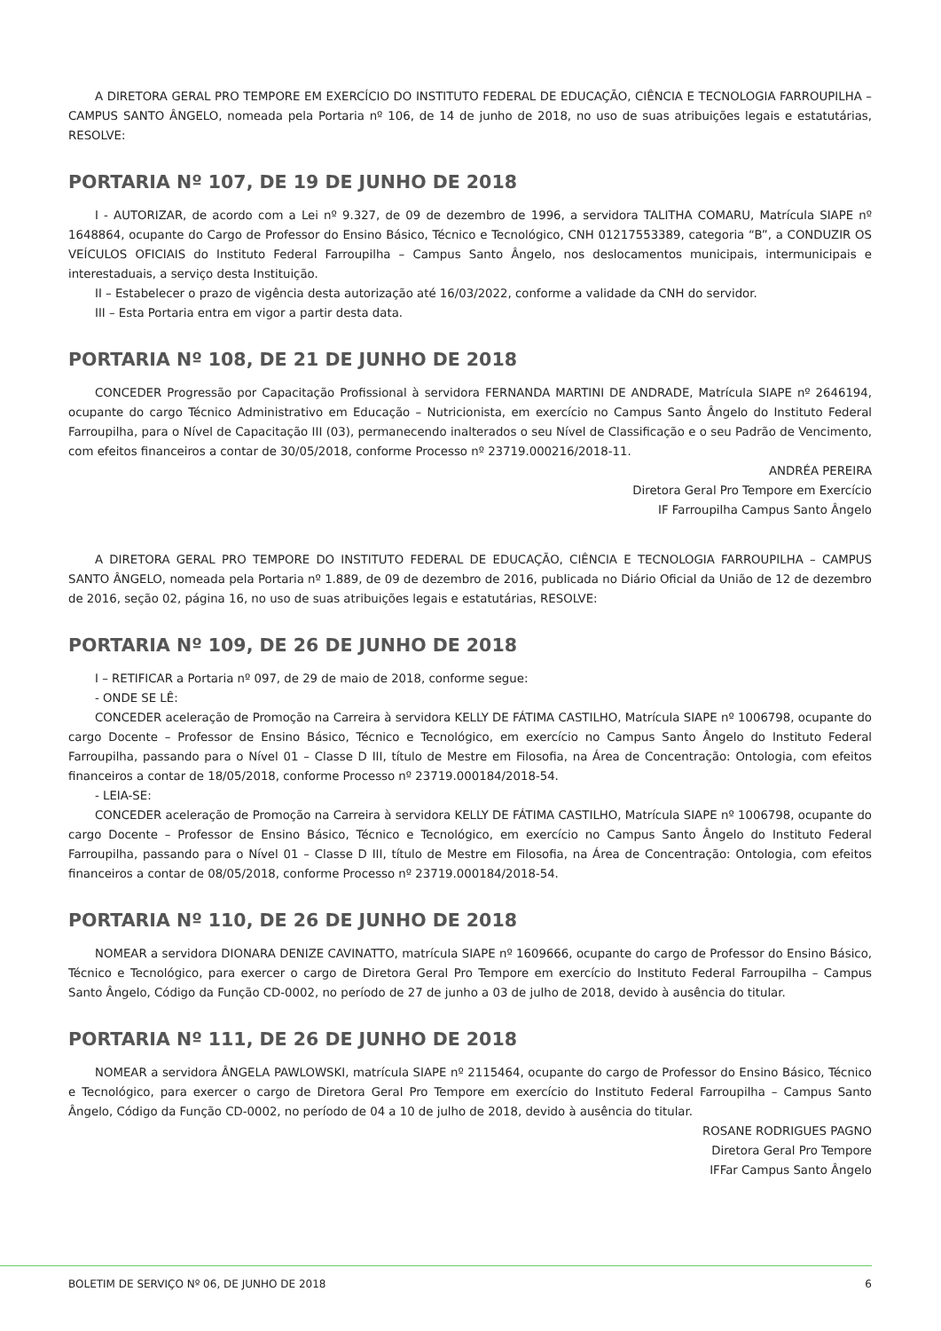A DIRETORA GERAL PRO TEMPORE EM EXERCÍCIO DO INSTITUTO FEDERAL DE EDUCAÇÃO, CIÊNCIA E TECNOLOGIA FARROUPILHA – CAMPUS SANTO ÂNGELO, nomeada pela Portaria nº 106, de 14 de junho de 2018, no uso de suas atribuições legais e estatutárias, RESOLVE:
PORTARIA Nº 107, DE 19 DE JUNHO DE 2018
I - AUTORIZAR, de acordo com a Lei nº 9.327, de 09 de dezembro de 1996, a servidora TALITHA COMARU, Matrícula SIAPE nº 1648864, ocupante do Cargo de Professor do Ensino Básico, Técnico e Tecnológico, CNH 01217553389, categoria “B”, a CONDUZIR OS VEÍCULOS OFICIAIS do Instituto Federal Farroupilha – Campus Santo Ângelo, nos deslocamentos municipais, intermunicipais e interestaduais, a serviço desta Instituição.
II – Estabelecer o prazo de vigência desta autorização até 16/03/2022, conforme a validade da CNH do servidor.
III – Esta Portaria entra em vigor a partir desta data.
PORTARIA Nº 108, DE 21 DE JUNHO DE 2018
CONCEDER Progressão por Capacitação Profissional à servidora FERNANDA MARTINI DE ANDRADE, Matrícula SIAPE nº 2646194, ocupante do cargo Técnico Administrativo em Educação – Nutricionista, em exercício no Campus Santo Ângelo do Instituto Federal Farroupilha, para o Nível de Capacitação III (03), permanecendo inalterados o seu Nível de Classificação e o seu Padrão de Vencimento, com efeitos financeiros a contar de 30/05/2018, conforme Processo nº 23719.000216/2018-11.
ANDRÉA PEREIRA
Diretora Geral Pro Tempore em Exercício
IF Farroupilha Campus Santo Ângelo
A DIRETORA GERAL PRO TEMPORE DO INSTITUTO FEDERAL DE EDUCAÇÃO, CIÊNCIA E TECNOLOGIA FARROUPILHA – CAMPUS SANTO ÂNGELO, nomeada pela Portaria nº 1.889, de 09 de dezembro de 2016, publicada no Diário Oficial da União de 12 de dezembro de 2016, seção 02, página 16, no uso de suas atribuições legais e estatutárias, RESOLVE:
PORTARIA Nº 109, DE 26 DE JUNHO DE 2018
I – RETIFICAR a Portaria nº 097, de 29 de maio de 2018, conforme segue:
- ONDE SE LÊ:
CONCEDER aceleração de Promoção na Carreira à servidora KELLY DE FÁTIMA CASTILHO, Matrícula SIAPE nº 1006798, ocupante do cargo Docente – Professor de Ensino Básico, Técnico e Tecnológico, em exercício no Campus Santo Ângelo do Instituto Federal Farroupilha, passando para o Nível 01 – Classe D III, título de Mestre em Filosofia, na Área de Concentração: Ontologia, com efeitos financeiros a contar de 18/05/2018, conforme Processo nº 23719.000184/2018-54.
- LEIA-SE:
CONCEDER aceleração de Promoção na Carreira à servidora KELLY DE FÁTIMA CASTILHO, Matrícula SIAPE nº 1006798, ocupante do cargo Docente – Professor de Ensino Básico, Técnico e Tecnológico, em exercício no Campus Santo Ângelo do Instituto Federal Farroupilha, passando para o Nível 01 – Classe D III, título de Mestre em Filosofia, na Área de Concentração: Ontologia, com efeitos financeiros a contar de 08/05/2018, conforme Processo nº 23719.000184/2018-54.
PORTARIA Nº 110, DE 26 DE JUNHO DE 2018
NOMEAR a servidora DIONARA DENIZE CAVINATTO, matrícula SIAPE nº 1609666, ocupante do cargo de Professor do Ensino Básico, Técnico e Tecnológico, para exercer o cargo de Diretora Geral Pro Tempore em exercício do Instituto Federal Farroupilha – Campus Santo Ângelo, Código da Função CD-0002, no período de 27 de junho a 03 de julho de 2018, devido à ausência do titular.
PORTARIA Nº 111, DE 26 DE JUNHO DE 2018
NOMEAR a servidora ÂNGELA PAWLOWSKI, matrícula SIAPE nº 2115464, ocupante do cargo de Professor do Ensino Básico, Técnico e Tecnológico, para exercer o cargo de Diretora Geral Pro Tempore em exercício do Instituto Federal Farroupilha – Campus Santo Ângelo, Código da Função CD-0002, no período de 04 a 10 de julho de 2018, devido à ausência do titular.
ROSANE RODRIGUES PAGNO
Diretora Geral Pro Tempore
IFFar Campus Santo Ângelo
BOLETIM DE SERVIÇO Nº 06, DE JUNHO DE 2018 6